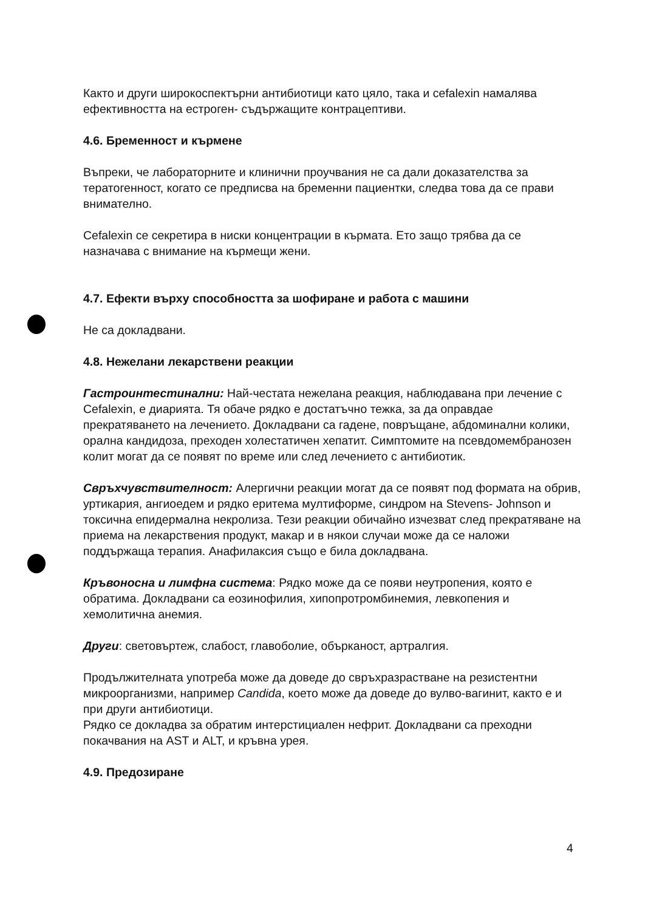Както и други широкоспектърни антибиотици като цяло, така и cefalexin намалява ефективността на естроген- съдържащите контрацептиви.
4.6. Бременност и кърмене
Въпреки, че лабораторните и клинични проучвания не са дали доказателства за тератогенност, когато се предписва на бременни пациентки, следва това да се прави внимателно.
Cefalexin се секретира в ниски концентрации в кърмата. Ето защо трябва да се назначава с внимание на кърмещи жени.
4.7. Ефекти върху способността за шофиране и работа с машини
Не са докладвани.
4.8. Нежелани лекарствени реакции
Гастроинтестинални: Най-честата нежелана реакция, наблюдавана при лечение с Cefalexin, е диарията. Тя обаче рядко е достатъчно тежка, за да оправдае прекратяването на лечението. Докладвани са гадене, повръщане, абдоминални колики, орална кандидоза, преходен холестатичен хепатит. Симптомите на псевдомембранозен колит могат да се появят по време или след лечението с антибиотик.
Свръхчувствителност: Алергични реакции могат да се появят под формата на обрив, уртикария, ангиоедем и рядко еритема мултиформе, синдром на Stevens- Johnson и токсична епидермална некролиза. Тези реакции обичайно изчезват след прекратяване на приема на лекарствения продукт, макар и в някои случаи може да се наложи поддържаща терапия. Анафилаксия също е била докладвана.
Кръвоносна и лимфна система: Рядко може да се появи неутропения, която е обратима. Докладвани са еозинофилия, хипопротромбинемия, левкопения и хемолитична анемия.
Други: световъртеж, слабост, главоболие, обърканост, артралгия.
Продължителната употреба може да доведе до свръхразрастване на резистентни микроорганизми, например Candida, което може да доведе до вулво-вагинит, както е и при други антибиотици.
Рядко се докладва за обратим интерстициален нефрит. Докладвани са преходни покачвания на AST и ALT, и кръвна урея.
4.9. Предозиране
4